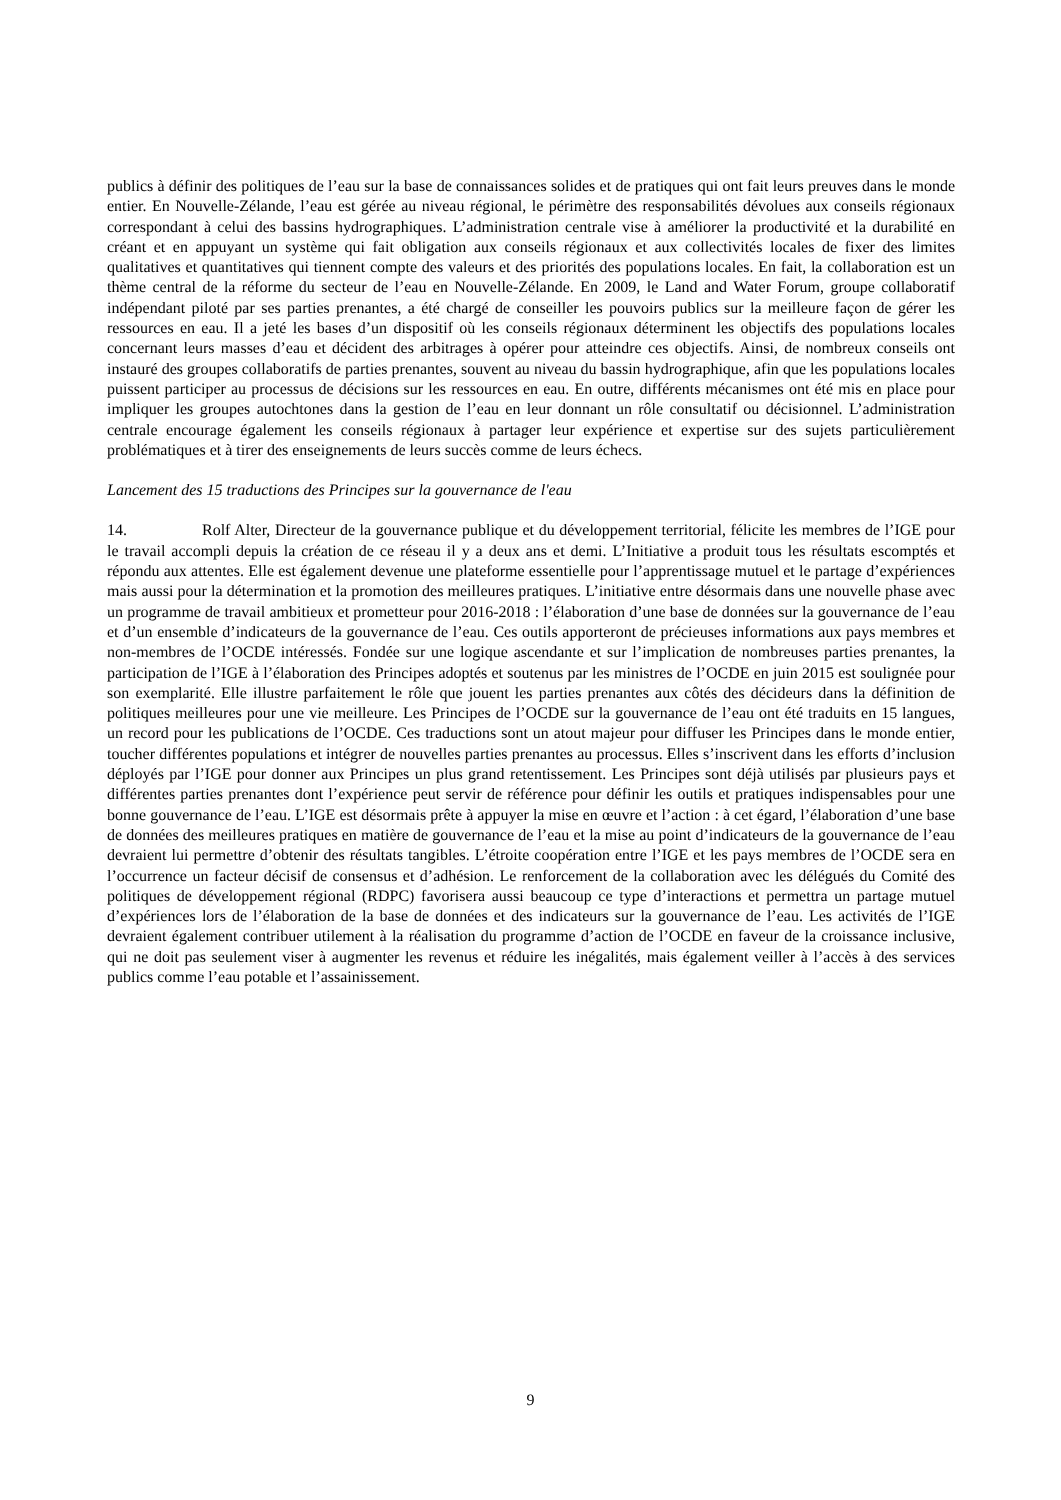publics à définir des politiques de l’eau sur la base de connaissances solides et de pratiques qui ont fait leurs preuves dans le monde entier. En Nouvelle-Zélande, l’eau est gérée au niveau régional, le périmètre des responsabilités dévolues aux conseils régionaux correspondant à celui des bassins hydrographiques. L’administration centrale vise à améliorer la productivité et la durabilité en créant et en appuyant un système qui fait obligation aux conseils régionaux et aux collectivités locales de fixer des limites qualitatives et quantitatives qui tiennent compte des valeurs et des priorités des populations locales. En fait, la collaboration est un thème central de la réforme du secteur de l’eau en Nouvelle-Zélande. En 2009, le Land and Water Forum, groupe collaboratif indépendant piloté par ses parties prenantes, a été chargé de conseiller les pouvoirs publics sur la meilleure façon de gérer les ressources en eau. Il a jeté les bases d’un dispositif où les conseils régionaux déterminent les objectifs des populations locales concernant leurs masses d’eau et décident des arbitrages à opérer pour atteindre ces objectifs. Ainsi, de nombreux conseils ont instauré des groupes collaboratifs de parties prenantes, souvent au niveau du bassin hydrographique, afin que les populations locales puissent participer au processus de décisions sur les ressources en eau. En outre, différents mécanismes ont été mis en place pour impliquer les groupes autochtones dans la gestion de l’eau en leur donnant un rôle consultatif ou décisionnel. L’administration centrale encourage également les conseils régionaux à partager leur expérience et expertise sur des sujets particulièrement problématiques et à tirer des enseignements de leurs succès comme de leurs échecs.
Lancement des 15 traductions des Principes sur la gouvernance de l'eau
14. Rolf Alter, Directeur de la gouvernance publique et du développement territorial, félicite les membres de l’IGE pour le travail accompli depuis la création de ce réseau il y a deux ans et demi. L’Initiative a produit tous les résultats escomptés et répondu aux attentes. Elle est également devenue une plateforme essentielle pour l’apprentissage mutuel et le partage d’expériences mais aussi pour la détermination et la promotion des meilleures pratiques. L’initiative entre désormais dans une nouvelle phase avec un programme de travail ambitieux et prometteur pour 2016-2018 : l’élaboration d’une base de données sur la gouvernance de l’eau et d’un ensemble d’indicateurs de la gouvernance de l’eau. Ces outils apporteront de précieuses informations aux pays membres et non-membres de l’OCDE intéressés. Fondée sur une logique ascendante et sur l’implication de nombreuses parties prenantes, la participation de l’IGE à l’élaboration des Principes adoptés et soutenus par les ministres de l’OCDE en juin 2015 est soulignée pour son exemplarité. Elle illustre parfaitement le rôle que jouent les parties prenantes aux côtés des décideurs dans la définition de politiques meilleures pour une vie meilleure. Les Principes de l’OCDE sur la gouvernance de l’eau ont été traduits en 15 langues, un record pour les publications de l’OCDE. Ces traductions sont un atout majeur pour diffuser les Principes dans le monde entier, toucher différentes populations et intégrer de nouvelles parties prenantes au processus. Elles s’inscrivent dans les efforts d’inclusion déployés par l’IGE pour donner aux Principes un plus grand retentissement. Les Principes sont déjà utilisés par plusieurs pays et différentes parties prenantes dont l’expérience peut servir de référence pour définir les outils et pratiques indispensables pour une bonne gouvernance de l’eau. L’IGE est désormais prête à appuyer la mise en œuvre et l’action : à cet égard, l’élaboration d’une base de données des meilleures pratiques en matière de gouvernance de l’eau et la mise au point d’indicateurs de la gouvernance de l’eau devraient lui permettre d’obtenir des résultats tangibles. L’étroite coopération entre l’IGE et les pays membres de l’OCDE sera en l’occurrence un facteur décisif de consensus et d’adhésion. Le renforcement de la collaboration avec les délégués du Comité des politiques de développement régional (RDPC) favorisera aussi beaucoup ce type d’interactions et permettra un partage mutuel d’expériences lors de l’élaboration de la base de données et des indicateurs sur la gouvernance de l’eau. Les activités de l’IGE devraient également contribuer utilement à la réalisation du programme d’action de l’OCDE en faveur de la croissance inclusive, qui ne doit pas seulement viser à augmenter les revenus et réduire les inégalités, mais également veiller à l’accès à des services publics comme l’eau potable et l’assainissement.
9